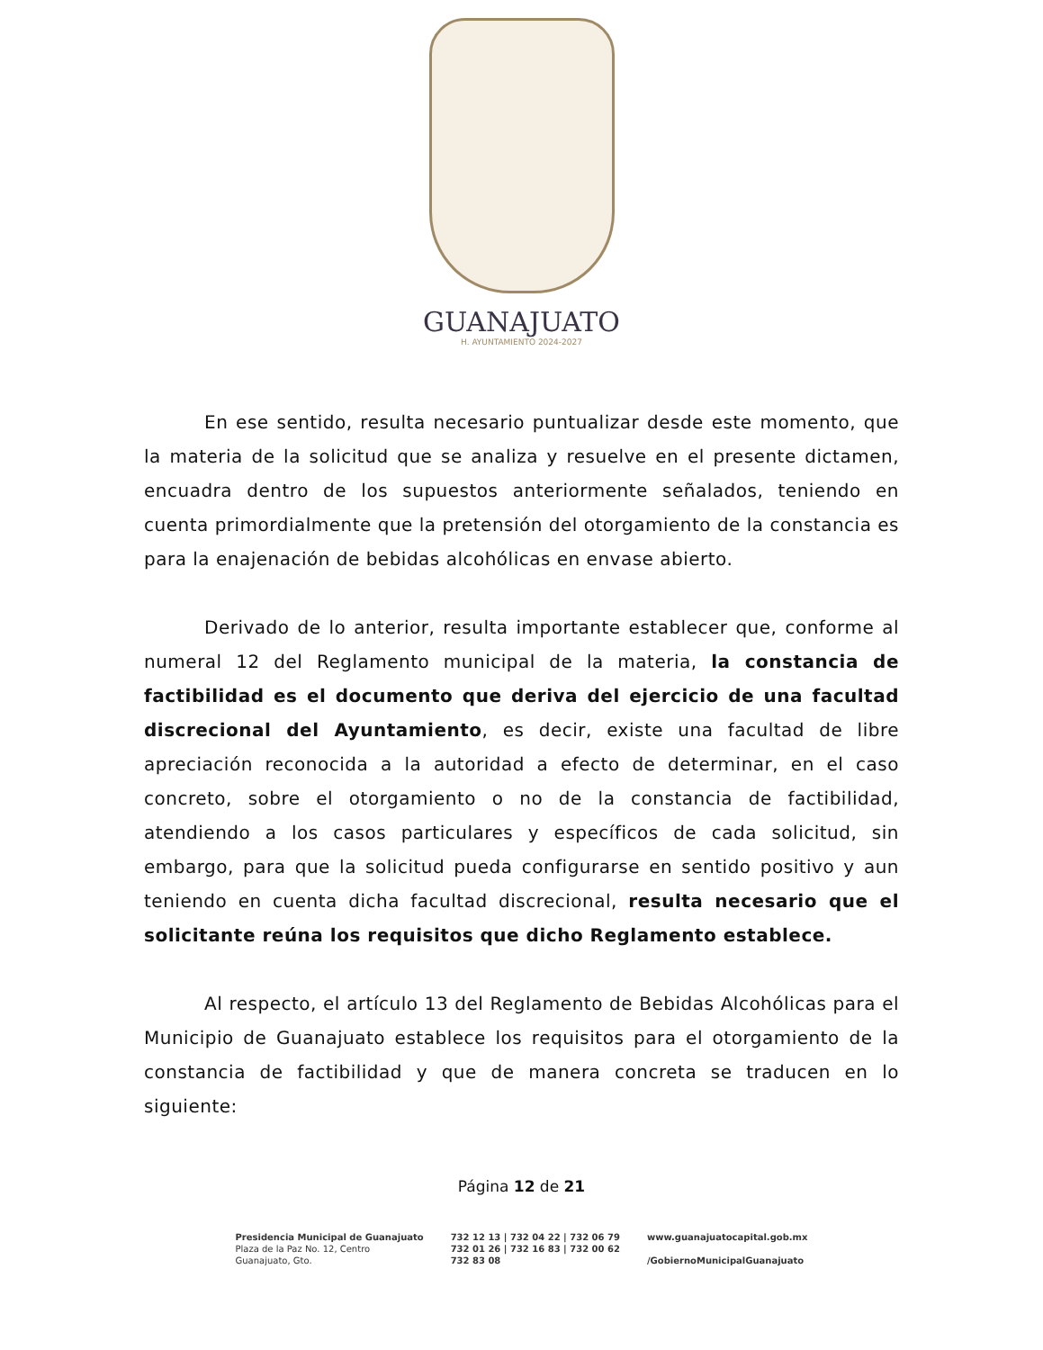GUANAJUATO
H. AYUNTAMIENTO 2024-2027
En ese sentido, resulta necesario puntualizar desde este momento, que la materia de la solicitud que se analiza y resuelve en el presente dictamen, encuadra dentro de los supuestos anteriormente señalados, teniendo en cuenta primordialmente que la pretensión del otorgamiento de la constancia es para la enajenación de bebidas alcohólicas en envase abierto.
Derivado de lo anterior, resulta importante establecer que, conforme al numeral 12 del Reglamento municipal de la materia, la constancia de factibilidad es el documento que deriva del ejercicio de una facultad discrecional del Ayuntamiento, es decir, existe una facultad de libre apreciación reconocida a la autoridad a efecto de determinar, en el caso concreto, sobre el otorgamiento o no de la constancia de factibilidad, atendiendo a los casos particulares y específicos de cada solicitud, sin embargo, para que la solicitud pueda configurarse en sentido positivo y aun teniendo en cuenta dicha facultad discrecional, resulta necesario que el solicitante reúna los requisitos que dicho Reglamento establece.
Al respecto, el artículo 13 del Reglamento de Bebidas Alcohólicas para el Municipio de Guanajuato establece los requisitos para el otorgamiento de la constancia de factibilidad y que de manera concreta se traducen en lo siguiente:
Página 12 de 21
Presidencia Municipal de Guanajuato
Plaza de la Paz No. 12, Centro
Guanajuato, Gto.
732 12 13 | 732 04 22 | 732 06 79
732 01 26 | 732 16 83 | 732 00 62
732 83 08
www.guanajuatocapital.gob.mx
/GobiernoMunicipalGuanajuato